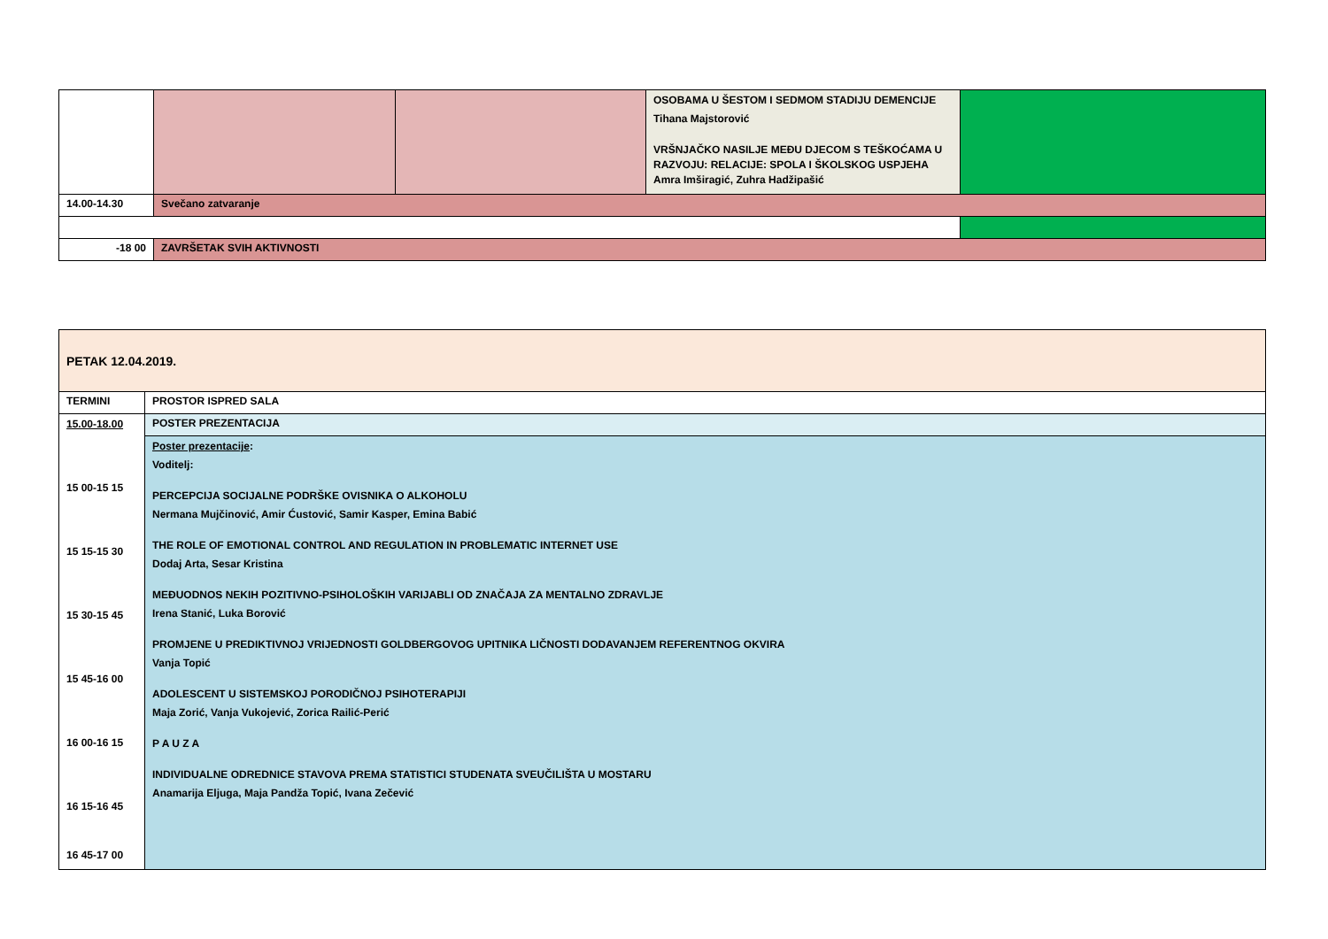| | | | OSOBAMA U ŠESTOM I SEDMOM STADIJU DEMENCIJE Tihana Majstorović VRŠNJAČKO NASILJE MEĐU DJECOM S TEŠKOĆAMA U RAZVOJU: RELACIJE: SPOLA I ŠKOLSKOG USPJEHA Amra Imširagić, Zuhra Hadžipašić | |
| 14.00-14.30 | Svečano zatvaranje | | | |
| -18 00 | ZAVRŠETAK SVIH AKTIVNOSTI | | | |
| PETAK 12.04.2019. | |
| TERMINI | PROSTOR ISPRED SALA |
| 15.00-18.00 15 00-15 15 15 15-15 30 15 30-15 45 15 45-16 00 16 00-16 15 16 15-16 45 16 45-17 00 | POSTER PREZENTACIJA |
| | Poster prezentacije : Voditelj: PERCEPCIJA SOCIJALNE PODRŠKE OVISNIKA O ALKOHOLU Nermana Mujčinović, Amir Ćustović, Samir Kasper, Emina Babić THE ROLE OF EMOTIONAL CONTROL AND REGULATION IN PROBLEMATIC INTERNET USE Dodaj Arta, Sesar Kristina MEĐUODNOS NEKIH POZITIVNO-PSIHOLOŠKIH VARIJABLI OD ZNAČAJA ZA MENTALNO ZDRAVLJE Irena Stanić, Luka Borović PROMJENE U PREDIKTIVNOJ VRIJEDNOSTI GOLDBERGOVOG UPITNIKA LIČNOSTI DODAVANJEM REFERENTNOG OKVIRA Vanja Topić ADOLESCENT U SISTEMSKOJ PORODIČNOJ PSIHOTERAPIJI Maja Zorić, Vanja Vukojević, Zorica Railić-Perić P A U Z A INDIVIDUALNE ODREDNICE STAVOVA PREMA STATISTICI STUDENATA SVEUČILIŠTA U MOSTARU Anamarija Eljuga, Maja Pandža Topić, Ivana Zečević |